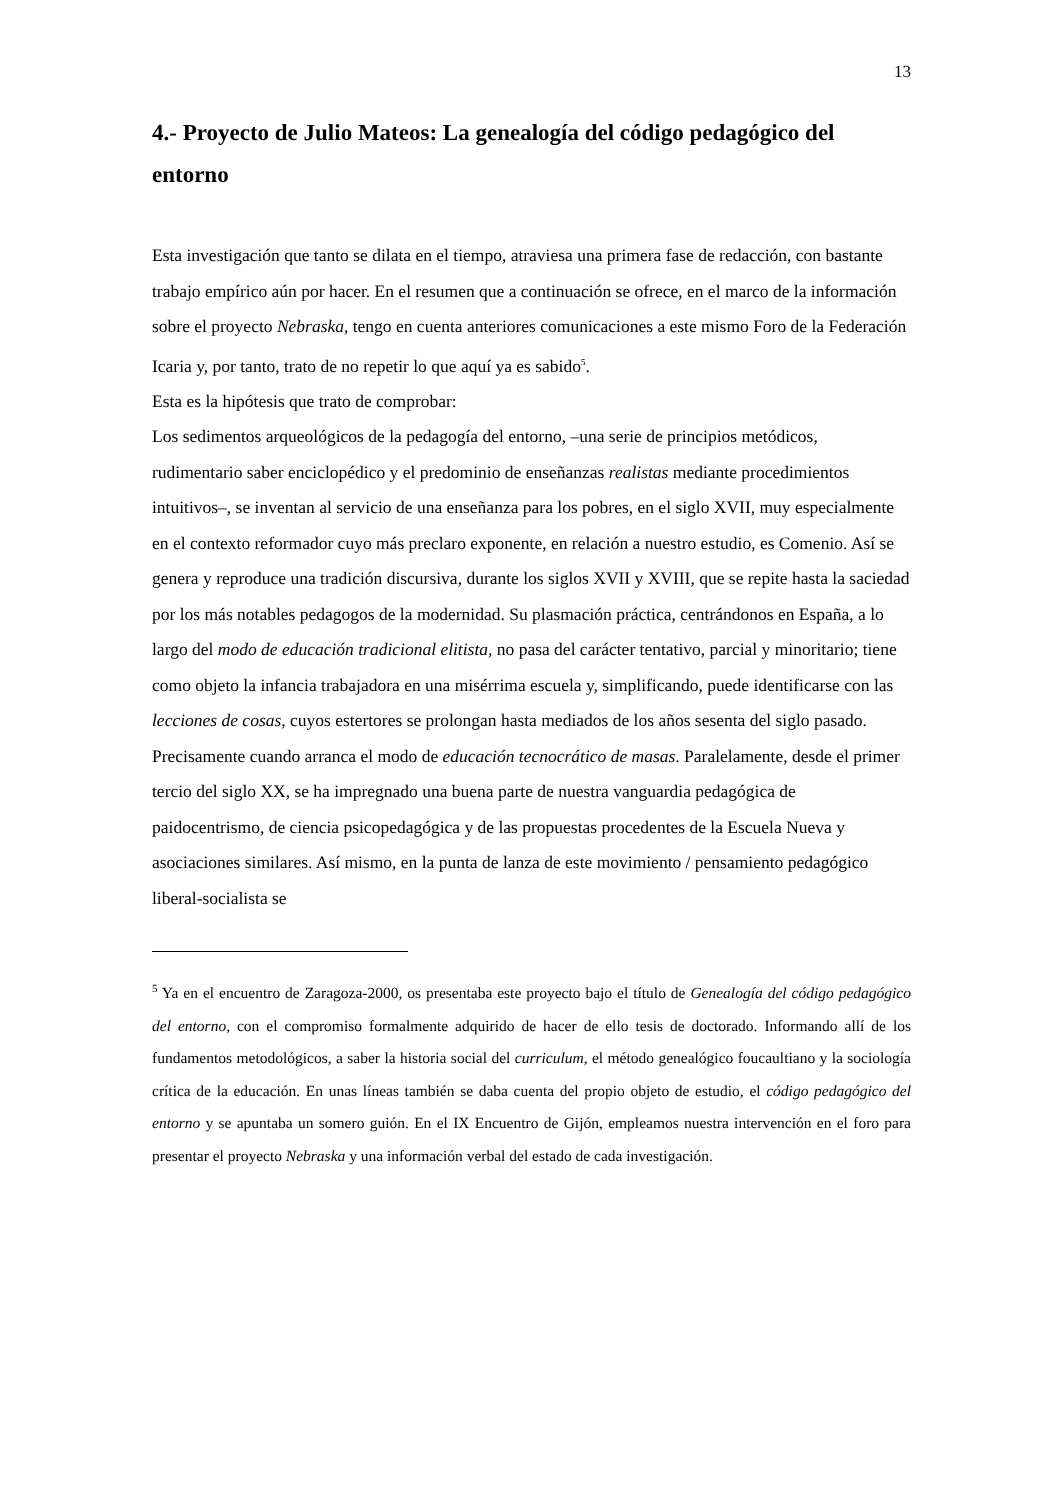13
4.- Proyecto de Julio Mateos: La genealogía del código pedagógico del entorno
Esta investigación que tanto se dilata en el tiempo, atraviesa una primera fase de redacción, con bastante trabajo empírico aún por hacer. En el resumen que a continuación se ofrece, en el marco de la información sobre el proyecto Nebraska, tengo en cuenta anteriores comunicaciones a este mismo Foro de la Federación Icaria y, por tanto, trato de no repetir lo que aquí ya es sabido<sup>5</sup>.
Esta es la hipótesis que trato de comprobar:
Los sedimentos arqueológicos de la pedagogía del entorno, –una serie de principios metódicos, rudimentario saber enciclopédico y el predominio de enseñanzas realistas mediante procedimientos intuitivos–, se inventan al servicio de una enseñanza para los pobres, en el siglo XVII, muy especialmente en el contexto reformador cuyo más preclaro exponente, en relación a nuestro estudio, es Comenio. Así se genera y reproduce una tradición discursiva, durante los siglos XVII y XVIII, que se repite hasta la saciedad por los más notables pedagogos de la modernidad. Su plasmación práctica, centrándonos en España, a lo largo del modo de educación tradicional elitista, no pasa del carácter tentativo, parcial y minoritario; tiene como objeto la infancia trabajadora en una misérrima escuela y, simplificando, puede identificarse con las lecciones de cosas, cuyos estertores se prolongan hasta mediados de los años sesenta del siglo pasado. Precisamente cuando arranca el modo de educación tecnocrático de masas. Paralelamente, desde el primer tercio del siglo XX, se ha impregnado una buena parte de nuestra vanguardia pedagógica de paidocentrismo, de ciencia psicopedagógica y de las propuestas procedentes de la Escuela Nueva y asociaciones similares. Así mismo, en la punta de lanza de este movimiento / pensamiento pedagógico liberal-socialista se
<sup>5</sup> Ya en el encuentro de Zaragoza-2000, os presentaba este proyecto bajo el título de Genealogía del código pedagógico del entorno, con el compromiso formalmente adquirido de hacer de ello tesis de doctorado. Informando allí de los fundamentos metodológicos, a saber la historia social del curriculum, el método genealógico foucaultiano y la sociología crítica de la educación. En unas líneas también se daba cuenta del propio objeto de estudio, el código pedagógico del entorno y se apuntaba un somero guión. En el IX Encuentro de Gijón, empleamos nuestra intervención en el foro para presentar el proyecto Nebraska y una información verbal del estado de cada investigación.